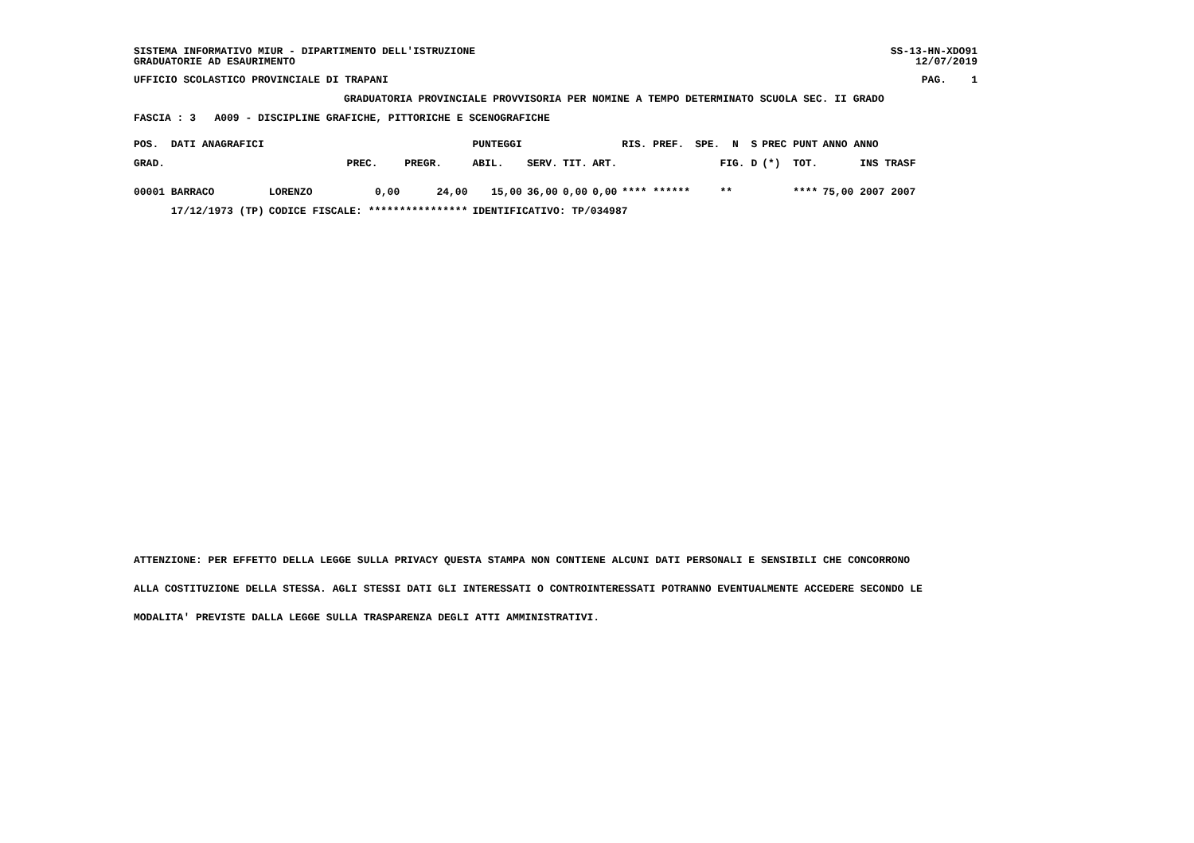SISTEMA INFORMATIVO MIUR - DIPARTIMENTO DELL'ISTRUZIONE
GRADUATORIE AD ESAURIMENTO SS-13-HN-XDO91
12/07/2019
UFFICIO SCOLASTICO PROVINCIALE DI TRAPANI PAG. 1
GRADUATORIA PROVINCIALE PROVVISORIA PER NOMINE A TEMPO DETERMINATO SCUOLA SEC. II GRADO
FASCIA : 3 A009 - DISCIPLINE GRAFICHE, PITTORICHE E SCENOGRAFICHE
| POS. DATI ANAGRAFICI | | | | PUNTEGGI | | | | RIS. PREF. | SPE. N S | PREC PUNT | ANNO ANNO |
| --- | --- | --- | --- | --- | --- | --- | --- | --- | --- | --- | --- |
| GRAD. | | PREC. | PREGR. | ABIL. | SERV. | TIT. | ART. | | FIG. D | (*) TOT. | INS TRASF |
| 00001 BARRACO | LORENZO | 0,00 | 24,00 | 15,00 | 36,00 | 0,00 | 0,00 | **** ****** | ** | **** | 75,00 2007 2007 |
| 17/12/1973 (TP) | CODICE FISCALE: **************** | | | IDENTIFICATIVO: TP/034987 | | | | | | | |
ATTENZIONE: PER EFFETTO DELLA LEGGE SULLA PRIVACY QUESTA STAMPA NON CONTIENE ALCUNI DATI PERSONALI E SENSIBILI CHE CONCORRONO
ALLA COSTITUZIONE DELLA STESSA. AGLI STESSI DATI GLI INTERESSATI O CONTROINTERESSATI POTRANNO EVENTUALMENTE ACCEDERE SECONDO LE
MODALITA' PREVISTE DALLA LEGGE SULLA TRASPARENZA DEGLI ATTI AMMINISTRATIVI.